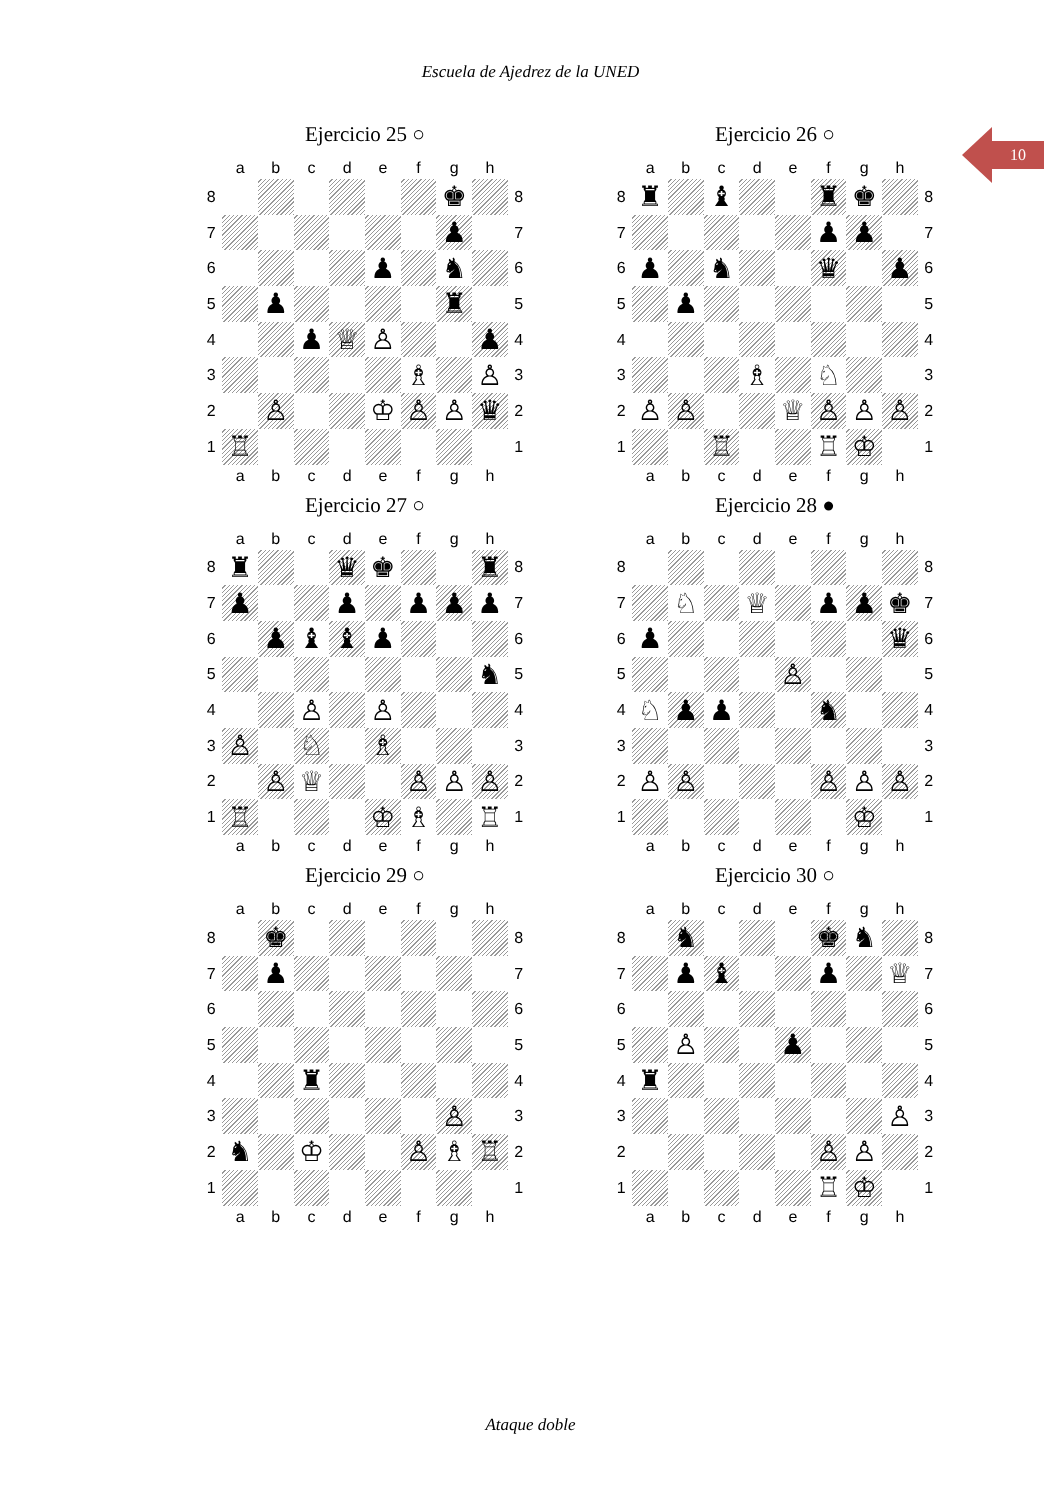Escuela de Ajedrez de la UNED
10
Ejercicio 25 ○
| | a | b | c | d | e | f | g | h | |
| --- | --- | --- | --- | --- | --- | --- | --- | --- | --- |
| 8 | | | | | | | ♚ | | 8 |
| 7 | | | | | | | ♟ | | 7 |
| 6 | | | | | ♟ | | ♞ | | 6 |
| 5 | | ♟ | | | | | ♜ | | 5 |
| 4 | | | ♟ | ♕ | ♙ | | | ♟ | 4 |
| 3 | | | | | | ♗ | | ♙ | 3 |
| 2 | | ♙ | | | ♔ | ♙ | ♙ | ♛ | 2 |
| 1 | ♖ | | | | | | | | 1 |
| | a | b | c | d | e | f | g | h | |
Ejercicio 26 ○
| | a | b | c | d | e | f | g | h | |
| --- | --- | --- | --- | --- | --- | --- | --- | --- | --- |
| 8 | ♜ | | ♝ | | | ♜ | ♚ | | 8 |
| 7 | | | | | | ♟ | ♟ | | 7 |
| 6 | ♟ | | ♞ | | | ♛ | | ♟ | 6 |
| 5 | | ♟ | | | | | | | 5 |
| 4 | | | | | | | | | 4 |
| 3 | | | | ♗ | | ♘ | | | 3 |
| 2 | ♙ | ♙ | | | ♕ | ♙ | ♙ | ♙ | 2 |
| 1 | | | ♖ | | | ♖ | ♔ | | 1 |
| | a | b | c | d | e | f | g | h | |
Ejercicio 27 ○
| | a | b | c | d | e | f | g | h | |
| --- | --- | --- | --- | --- | --- | --- | --- | --- | --- |
| 8 | ♜ | | | ♛ | ♚ | | | ♜ | 8 |
| 7 | ♟ | | | ♟ | | ♟ | ♟ | ♟ | 7 |
| 6 | | ♟ | ♝ | ♝ | ♟ | | | | 6 |
| 5 | | | | | | | | ♞ | 5 |
| 4 | | | ♙ | | ♙ | | | | 4 |
| 3 | ♙ | | ♘ | | ♗ | | | | 3 |
| 2 | | ♙ | ♕ | | | ♙ | ♙ | ♙ | 2 |
| 1 | ♖ | | | | ♔ | ♗ | | ♖ | 1 |
| | a | b | c | d | e | f | g | h | |
Ejercicio 28 ●
| | a | b | c | d | e | f | g | h | |
| --- | --- | --- | --- | --- | --- | --- | --- | --- | --- |
| 8 | | | | | | | | | 8 |
| 7 | | ♘ | | ♕ | | ♟ | ♟ | ♚ | 7 |
| 6 | ♟ | | | | | | | ♛ | 6 |
| 5 | | | | | ♙ | | | | 5 |
| 4 | ♘ | ♟ | ♟ | | | ♞ | | | 4 |
| 3 | | | | | | | | | 3 |
| 2 | ♙ | ♙ | | | | ♙ | ♙ | ♙ | 2 |
| 1 | | | | | | | ♔ | | 1 |
| | a | b | c | d | e | f | g | h | |
Ejercicio 29 ○
| | a | b | c | d | e | f | g | h | |
| --- | --- | --- | --- | --- | --- | --- | --- | --- | --- |
| 8 | | ♚ | | | | | | | 8 |
| 7 | | ♟ | | | | | | | 7 |
| 6 | | | | | | | | | 6 |
| 5 | | | | | | | | | 5 |
| 4 | | | ♜ | | | | | | 4 |
| 3 | | | | | | | ♙ | | 3 |
| 2 | ♞ | | ♔ | | | ♙ | ♗ | ♖ | 2 |
| 1 | | | | | | | | | 1 |
| | a | b | c | d | e | f | g | h | |
Ejercicio 30 ○
| | a | b | c | d | e | f | g | h | |
| --- | --- | --- | --- | --- | --- | --- | --- | --- | --- |
| 8 | | ♞ | | | | ♚ | ♞ | | 8 |
| 7 | | ♟ | ♝ | | | ♟ | | ♕ | 7 |
| 6 | | | | | | | | | 6 |
| 5 | | ♙ | | | ♟ | | | | 5 |
| 4 | ♜ | | | | | | | | 4 |
| 3 | | | | | | | | ♙ | 3 |
| 2 | | | | | | ♙ | ♙ | | 2 |
| 1 | | | | | | ♖ | ♔ | | 1 |
| | a | b | c | d | e | f | g | h | |
Ataque doble